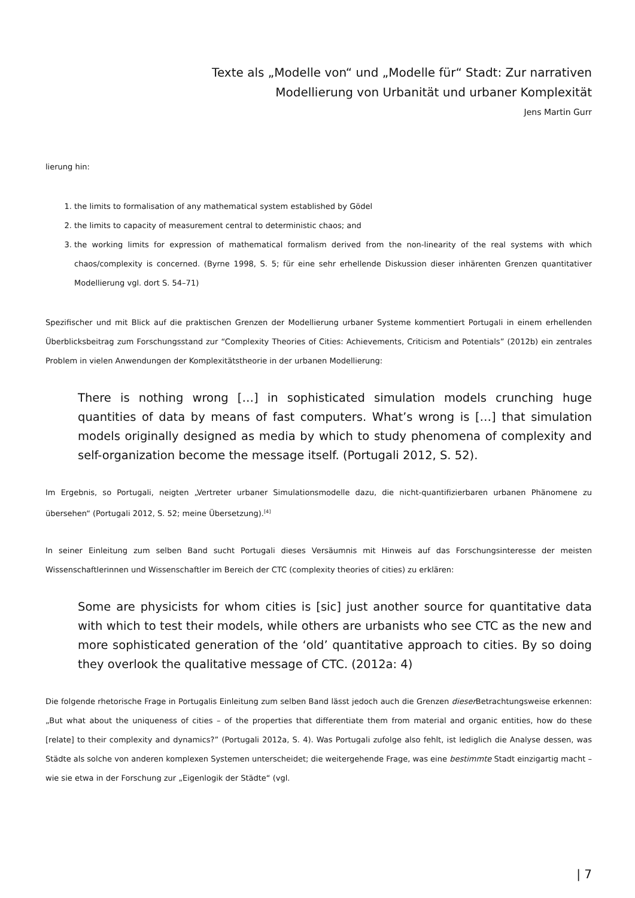Texte als „Modelle von“ und „Modelle für“ Stadt: Zur narrativen
Modellierung von Urbanität und urbaner Komplexität
Jens Martin Gurr
lierung hin:
1. the limits to formalisation of any mathematical system established by Gödel
2. the limits to capacity of measurement central to deterministic chaos; and
3. the working limits for expression of mathematical formalism derived from the non-linearity of the real systems with which chaos/complexity is concerned. (Byrne 1998, S. 5; für eine sehr erhellende Diskussion dieser inhärenten Grenzen quantitativer Modellierung vgl. dort S. 54–71)
Spezifischer und mit Blick auf die praktischen Grenzen der Modellierung urbaner Systeme kommentiert Portugali in einem erhellenden Überblicksbeitrag zum Forschungsstand zur “Complexity Theories of Cities: Achievements, Criticism and Potentials” (2012b) ein zentrales Problem in vielen Anwendungen der Komplexitätstheorie in der urbanen Modellierung:
There is nothing wrong […] in sophisticated simulation models crunching huge quantities of data by means of fast computers. What’s wrong is […] that simulation models originally designed as media by which to study phenomena of complexity and self-organization become the message itself. (Portugali 2012, S. 52).
Im Ergebnis, so Portugali, neigten „Vertreter urbaner Simulationsmodelle dazu, die nicht-quantifizierbaren urbanen Phänomene zu übersehen“ (Portugali 2012, S. 52; meine Übersetzung).<sup>[4]</sup>
In seiner Einleitung zum selben Band sucht Portugali dieses Versäumnis mit Hinweis auf das Forschungsinteresse der meisten Wissenschaftlerinnen und Wissenschaftler im Bereich der CTC (complexity theories of cities) zu erklären:
Some are physicists for whom cities is [sic] just another source for quantitative data with which to test their models, while others are urbanists who see CTC as the new and more sophisticated generation of the ‘old’ quantitative approach to cities. By so doing they overlook the qualitative message of CTC. (2012a: 4)
Die folgende rhetorische Frage in Portugalis Einleitung zum selben Band lässt jedoch auch die Grenzen dieser Betrachtungsweise erkennen: „But what about the uniqueness of cities – of the properties that differentiate them from material and organic entities, how do these [relate] to their complexity and dynamics?” (Portugali 2012a, S. 4). Was Portugali zufolge also fehlt, ist lediglich die Analyse dessen, was Städte als solche von anderen komplexen Systemen unterscheidet; die weitergehende Frage, was eine bestimmte Stadt einzigartig macht – wie sie etwa in der Forschung zur „Eigenlogik der Städte“ (vgl.
| 7